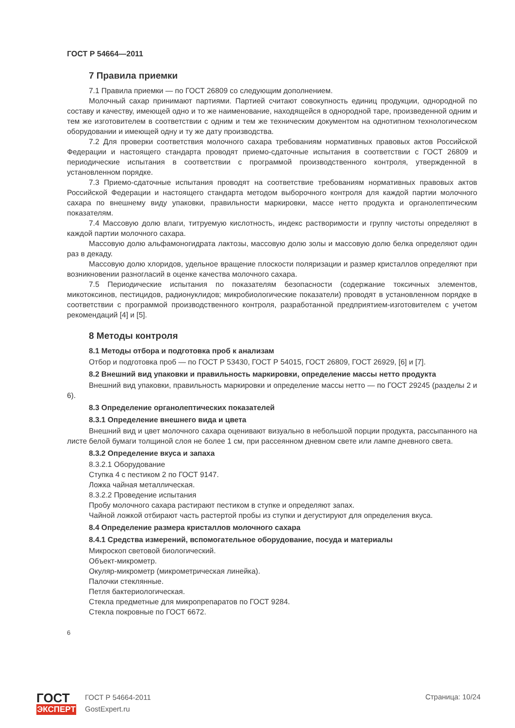ГОСТ Р 54664—2011
7 Правила приемки
7.1 Правила приемки — по ГОСТ 26809 со следующим дополнением.
Молочный сахар принимают партиями. Партией считают совокупность единиц продукции, однородной по составу и качеству, имеющей одно и то же наименование, находящейся в однородной таре, произведенной одним и тем же изготовителем в соответствии с одним и тем же техническим документом на однотипном технологическом оборудовании и имеющей одну и ту же дату производства.
7.2 Для проверки соответствия молочного сахара требованиям нормативных правовых актов Российской Федерации и настоящего стандарта проводят приемо-сдаточные испытания в соответствии с ГОСТ 26809 и периодические испытания в соответствии с программой производственного контроля, утвержденной в установленном порядке.
7.3 Приемо-сдаточные испытания проводят на соответствие требованиям нормативных правовых актов Российской Федерации и настоящего стандарта методом выборочного контроля для каждой партии молочного сахара по внешнему виду упаковки, правильности маркировки, массе нетто продукта и органолептическим показателям.
7.4 Массовую долю влаги, титруемую кислотность, индекс растворимости и группу чистоты определяют в каждой партии молочного сахара.
Массовую долю альфамоногидрата лактозы, массовую долю золы и массовую долю белка определяют один раз в декаду.
Массовую долю хлоридов, удельное вращение плоскости поляризации и размер кристаллов определяют при возникновении разногласий в оценке качества молочного сахара.
7.5 Периодические испытания по показателям безопасности (содержание токсичных элементов, микотоксинов, пестицидов, радионуклидов; микробиологические показатели) проводят в установленном порядке в соответствии с программой производственного контроля, разработанной предприятием-изготовителем с учетом рекомендаций [4] и [5].
8 Методы контроля
8.1 Методы отбора и подготовка проб к анализам
Отбор и подготовка проб — по ГОСТ Р 53430, ГОСТ Р 54015, ГОСТ 26809, ГОСТ 26929, [6] и [7].
8.2 Внешний вид упаковки и правильность маркировки, определение массы нетто продукта
Внешний вид упаковки, правильность маркировки и определение массы нетто — по ГОСТ 29245 (разделы 2 и 6).
8.3 Определение органолептических показателей
8.3.1 Определение внешнего вида и цвета
Внешний вид и цвет молочного сахара оценивают визуально в небольшой порции продукта, рассыпанного на листе белой бумаги толщиной слоя не более 1 см, при рассеянном дневном свете или лампе дневного света.
8.3.2 Определение вкуса и запаха
8.3.2.1 Оборудование
Ступка 4 с пестиком 2 по ГОСТ 9147.
Ложка чайная металлическая.
8.3.2.2 Проведение испытания
Пробу молочного сахара растирают пестиком в ступке и определяют запах.
Чайной ложкой отбирают часть растертой пробы из ступки и дегустируют для определения вкуса.
8.4 Определение размера кристаллов молочного сахара
8.4.1 Средства измерений, вспомогательное оборудование, посуда и материалы
Микроскоп световой биологический.
Объект-микрометр.
Окуляр-микрометр (микрометрическая линейка).
Палочки стеклянные.
Петля бактериологическая.
Стекла предметные для микропрепаратов по ГОСТ 9284.
Стекла покровные по ГОСТ 6672.
6
ГОСТ
ЭКСПЕРТ
ГОСТ Р 54664-2011
GostExpert.ru
Страница: 10/24